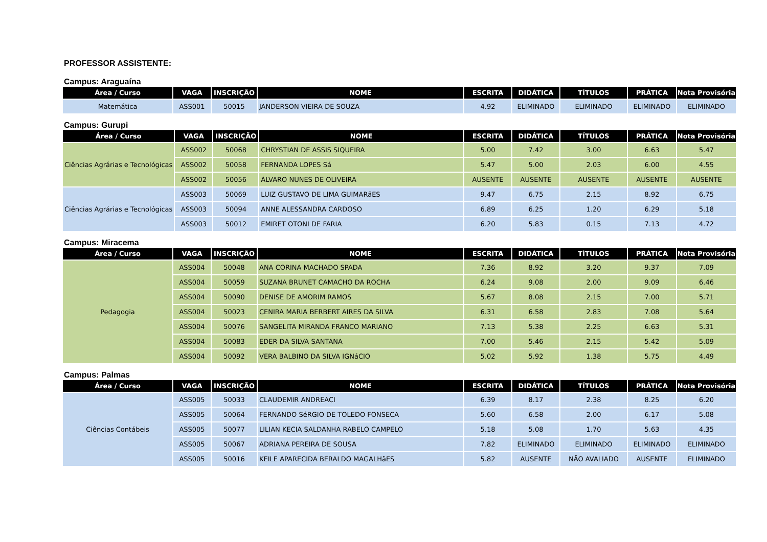PROFESSOR ASSISTENTE:
Campus: Araguaína
| Área / Curso | VAGA | INSCRIÇÃO | NOME | ESCRITA | DIDÁTICA | TÍTULOS | PRÁTICA | Nota Provisória |
| --- | --- | --- | --- | --- | --- | --- | --- | --- |
| Matemática | ASS001 | 50015 | JANDERSON VIEIRA DE SOUZA | 4.92 | ELIMINADO | ELIMINADO | ELIMINADO | ELIMINADO |
Campus: Gurupi
| Área / Curso | VAGA | INSCRIÇÃO | NOME | ESCRITA | DIDÁTICA | TÍTULOS | PRÁTICA | Nota Provisória |
| --- | --- | --- | --- | --- | --- | --- | --- | --- |
| Ciências Agrárias e Tecnológicas | ASS002 | 50068 | CHRYSTIAN DE ASSIS SIQUEIRA | 5.00 | 7.42 | 3.00 | 6.63 | 5.47 |
| | ASS002 | 50058 | FERNANDA LOPES Sá | 5.47 | 5.00 | 2.03 | 6.00 | 4.55 |
| | ASS002 | 50056 | ÁLVARO NUNES DE OLIVEIRA | AUSENTE | AUSENTE | AUSENTE | AUSENTE | AUSENTE |
| Ciências Agrárias e Tecnológicas | ASS003 | 50069 | LUIZ GUSTAVO DE LIMA GUIMARãES | 9.47 | 6.75 | 2.15 | 8.92 | 6.75 |
| | ASS003 | 50094 | ANNE ALESSANDRA CARDOSO | 6.89 | 6.25 | 1.20 | 6.29 | 5.18 |
| | ASS003 | 50012 | EMIRET OTONI DE FARIA | 6.20 | 5.83 | 0.15 | 7.13 | 4.72 |
Campus: Miracema
| Área / Curso | VAGA | INSCRIÇÃO | NOME | ESCRITA | DIDÁTICA | TÍTULOS | PRÁTICA | Nota Provisória |
| --- | --- | --- | --- | --- | --- | --- | --- | --- |
| Pedagogia | ASS004 | 50048 | ANA CORINA MACHADO SPADA | 7.36 | 8.92 | 3.20 | 9.37 | 7.09 |
| | ASS004 | 50059 | SUZANA BRUNET CAMACHO DA ROCHA | 6.24 | 9.08 | 2.00 | 9.09 | 6.46 |
| | ASS004 | 50090 | DENISE DE AMORIM RAMOS | 5.67 | 8.08 | 2.15 | 7.00 | 5.71 |
| | ASS004 | 50023 | CENIRA MARIA BERBERT AIRES DA SILVA | 6.31 | 6.58 | 2.83 | 7.08 | 5.64 |
| | ASS004 | 50076 | SANGELITA MIRANDA FRANCO MARIANO | 7.13 | 5.38 | 2.25 | 6.63 | 5.31 |
| | ASS004 | 50083 | EDER DA SILVA SANTANA | 7.00 | 5.46 | 2.15 | 5.42 | 5.09 |
| | ASS004 | 50092 | VERA BALBINO DA SILVA IGNáCIO | 5.02 | 5.92 | 1.38 | 5.75 | 4.49 |
Campus: Palmas
| Área / Curso | VAGA | INSCRIÇÃO | NOME | ESCRITA | DIDÁTICA | TÍTULOS | PRÁTICA | Nota Provisória |
| --- | --- | --- | --- | --- | --- | --- | --- | --- |
| Ciências Contábeis | ASS005 | 50033 | CLAUDEMIR ANDREACI | 6.39 | 8.17 | 2.38 | 8.25 | 6.20 |
| | ASS005 | 50064 | FERNANDO SéRGIO DE TOLEDO FONSECA | 5.60 | 6.58 | 2.00 | 6.17 | 5.08 |
| | ASS005 | 50077 | LILIAN KECIA SALDANHA RABELO CAMPELO | 5.18 | 5.08 | 1.70 | 5.63 | 4.35 |
| | ASS005 | 50067 | ADRIANA PEREIRA DE SOUSA | 7.82 | ELIMINADO | ELIMINADO | ELIMINADO | ELIMINADO |
| | ASS005 | 50016 | KEILE APARECIDA BERALDO MAGALHãES | 5.82 | AUSENTE | NÃO AVALIADO | AUSENTE | ELIMINADO |